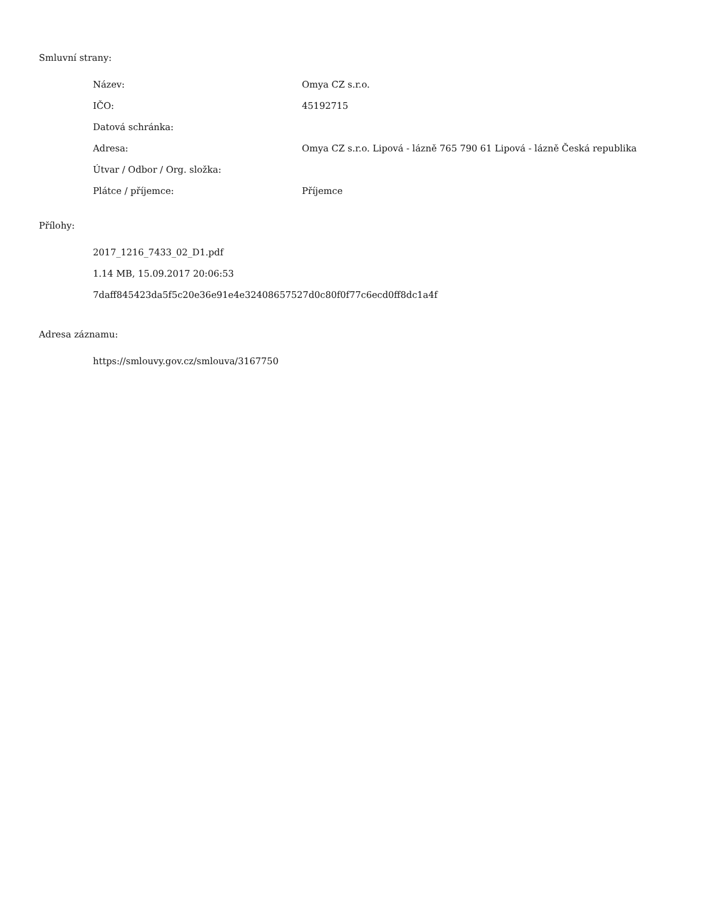Smluvní strany:
| Název: | Omya CZ s.r.o. |
| IČO: | 45192715 |
| Datová schránka: | |
| Adresa: | Omya CZ s.r.o. Lipová - lázně 765 790 61 Lipová - lázně Česká republika |
| Útvar / Odbor / Org. složka: | |
| Plátce / příjemce: | Příjemce |
Přílohy:
2017_1216_7433_02_D1.pdf
1.14 MB, 15.09.2017 20:06:53
7daff845423da5f5c20e36e91e4e32408657527d0c80f0f77c6ecd0ff8dc1a4f
Adresa záznamu:
https://smlouvy.gov.cz/smlouva/3167750